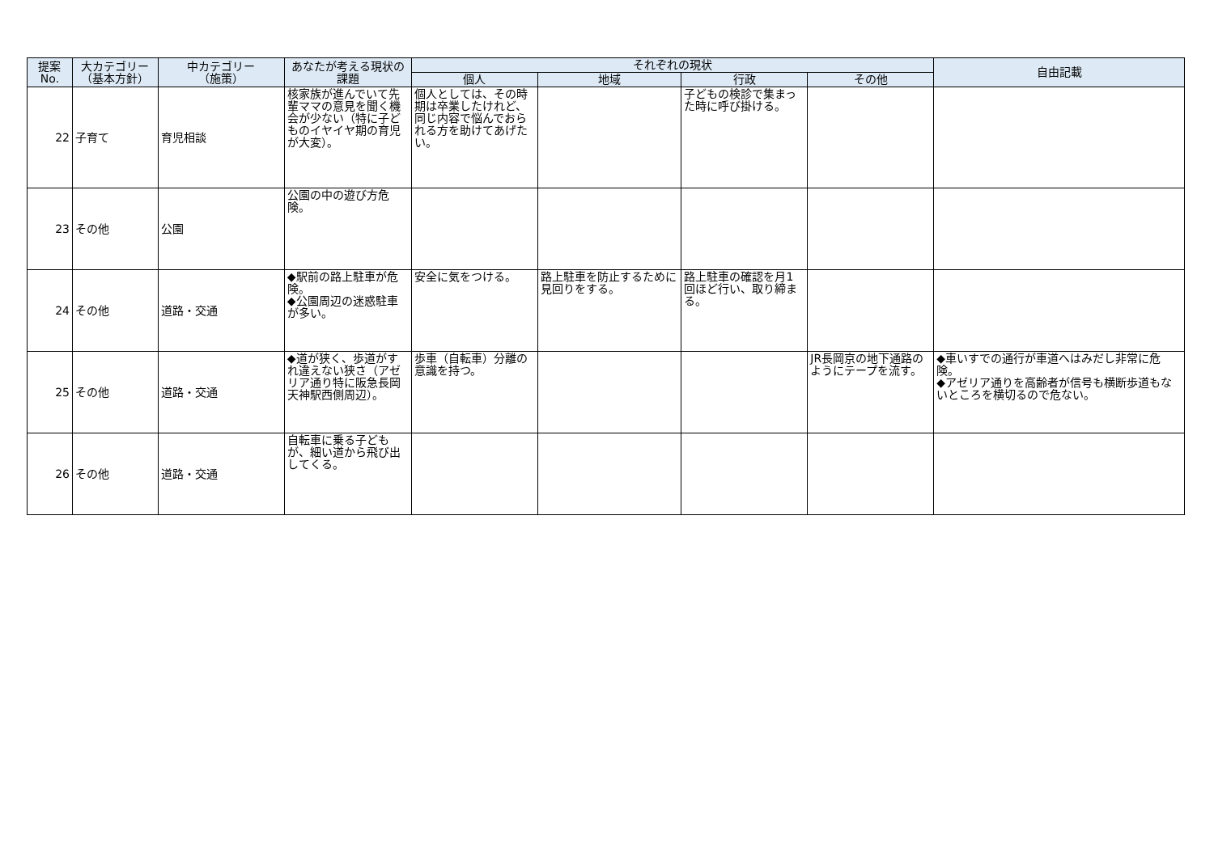| 提案 No. | 大カテゴリー （基本方針） | 中カテゴリー （施策） | あなたが考える現状の課題 | それぞれの現状 | | | | 自由記載 |
| --- | --- | --- | --- | --- | --- | --- | --- | --- |
| | | | | 個人 | 地域 | 行政 | その他 | |
| 22 | 子育て | 育児相談 | 核家族が進んでいて先輩ママの意見を聞く機会が少ない（特に子どものイヤイヤ期の育児が大変）。 | 個人としては、その時期は卒業したけれど、同じ内容で悩んでおられる方を助けてあげたい。 | | 子どもの検診で集まった時に呼び掛ける。 | | |
| 23 | その他 | 公園 | 公園の中の遊び方危険。 | | | | | |
| 24 | その他 | 道路・交通 | ◆駅前の路上駐車が危険。 ◆公園周辺の迷惑駐車が多い。 | 安全に気をつける。 | 路上駐車を防止するために見回りをする。 | 路上駐車の確認を月1回ほど行い、取り締まる。 | | |
| 25 | その他 | 道路・交通 | ◆道が狭く、歩道がすれ違えない狭さ（アゼリア通り特に阪急長岡天神駅西側周辺）。 | 歩車（自転車）分離の意識を持つ。 | | | JR長岡京の地下通路のようにテープを流す。 | ◆車いすでの通行が車道へはみだし非常に危険。 ◆アゼリア通りを高齢者が信号も横断歩道もないところを横切るので危ない。 |
| 26 | その他 | 道路・交通 | 自転車に乗る子どもが、細い道から飛び出してくる。 | | | | | |